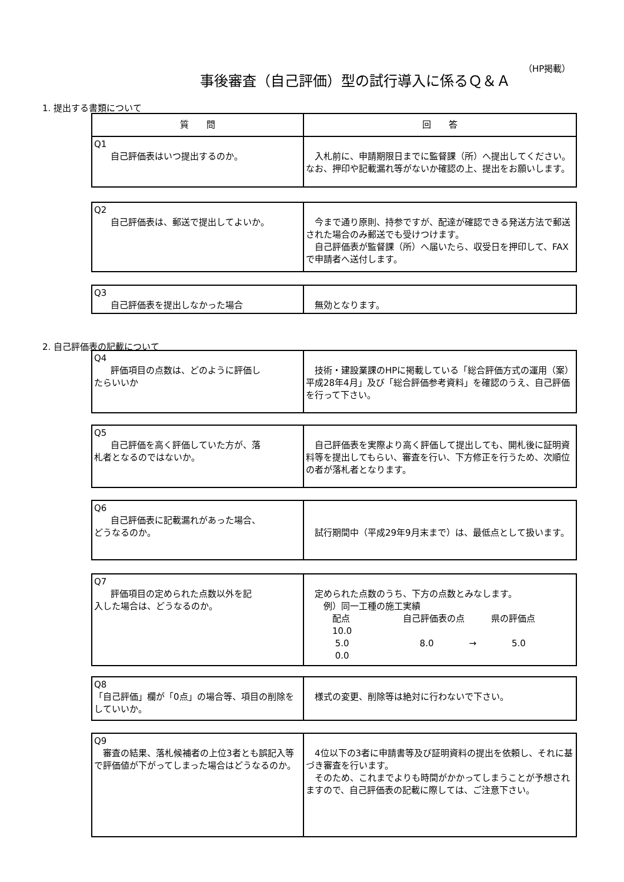（HP掲載）
事後審査（自己評価）型の試行導入に係るＱ＆Ａ
1. 提出する書類について
| 質 問 | 回 答 |
| --- | --- |
| Q1 自己評価表はいつ提出するのか。 | 入札前に、申請期限日までに監督課（所）へ提出してください。なお、押印や記載漏れ等がないか確認の上、提出をお願いします。 |
| Q2 自己評価表は、郵送で提出してよいか。 | 今まで通り原則、持参ですが、配達が確認できる発送方法で郵送された場合のみ郵送でも受けつけます。 自己評価表が監督課（所）へ届いたら、収受日を押印して、FAXで申請者へ送付します。 |
| Q3 自己評価表を提出しなかった場合 | 無効となります。 |
2. 自己評価表の記載について
| Q4 評価項目の点数は、どのように評価し たらいいか | 技術・建設業課のHPに掲載している「総合評価方式の運用（案）平成28年4月」及び「総合評価参考資料」を確認のうえ、自己評価を行って下さい。 |
| Q5 自己評価を高く評価していた方が、落 札者となるのではないか。 | 自己評価表を実際より高く評価して提出しても、開札後に証明資料等を提出してもらい、審査を行い、下方修正を行うため、次順位の者が落札者となります。 |
| Q6 自己評価表に記載漏れがあった場合、 どうなるのか。 | 試行期間中（平成29年9月末まで）は、最低点として扱います。 |
| Q7 評価項目の定められた点数以外を記 入した場合は、どうなるのか。 | 定められた点数のうち、下方の点数とみなします。 例）同一工種の施工実績 配点 自己評価表の点 県の評価点 10.0 5.0 8.0 → 5.0 0.0 |
| Q8 「自己評価」欄が「0点」の場合等、項目の削除をしていいか。 | 様式の変更、削除等は絶対に行わないで下さい。 |
| Q9 審査の結果、落札候補者の上位3者とも誤記入等で評価値が下がってしまった場合はどうなるのか。 | 4位以下の3者に申請書等及び証明資料の提出を依頼し、それに基づき審査を行います。 そのため、これまでよりも時間がかかってしまうことが予想されますので、自己評価表の記載に際しては、ご注意下さい。 |